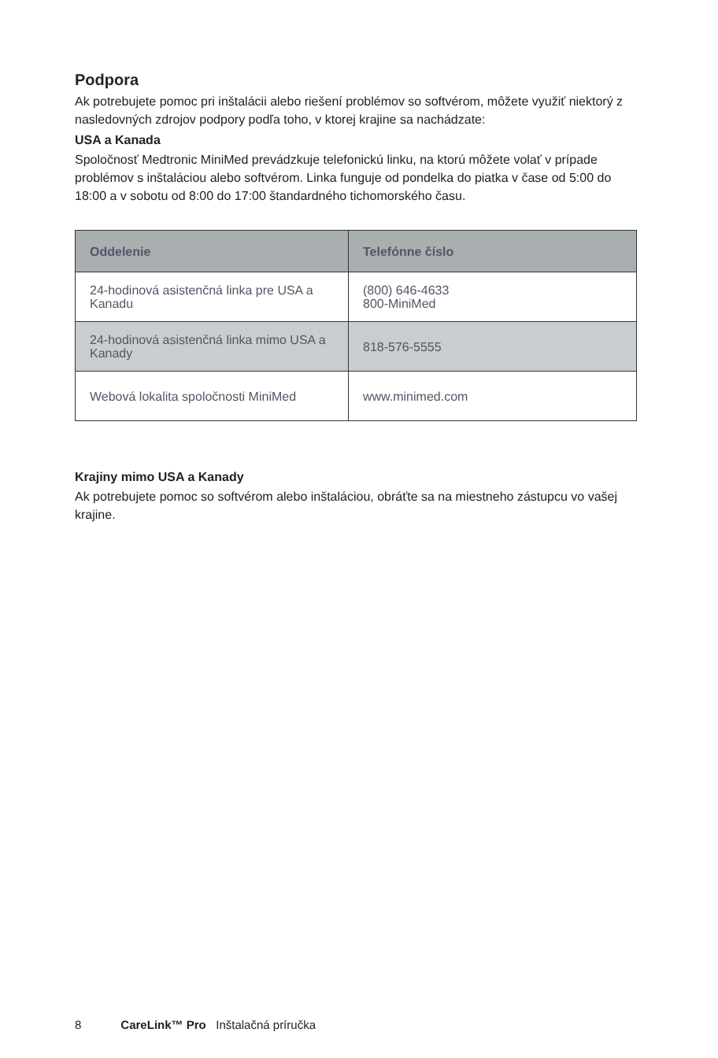Podpora
Ak potrebujete pomoc pri inštalácii alebo riešení problémov so softvérom, môžete využiť niektorý z nasledovných zdrojov podpory podľa toho, v ktorej krajine sa nachádzate:
USA a Kanada
Spoločnosť Medtronic MiniMed prevádzkuje telefonickú linku, na ktorú môžete volať v prípade problémov s inštaláciou alebo softvérom. Linka funguje od pondelka do piatka v čase od 5:00 do 18:00 a v sobotu od 8:00 do 17:00 štandardného tichomorského času.
| Oddelenie | Telefónne číslo |
| --- | --- |
| 24-hodinová asistenčná linka pre USA a Kanadu | (800) 646-4633 800-MiniMed |
| 24-hodinová asistenčná linka mimo USA a Kanady | 818-576-5555 |
| Webová lokalita spoločnosti MiniMed | www.minimed.com |
Krajiny mimo USA a Kanady
Ak potrebujete pomoc so softvérom alebo inštaláciou, obráťte sa na miestneho zástupcu vo vašej krajine.
8 CareLink™ Pro Inštalačná príručka